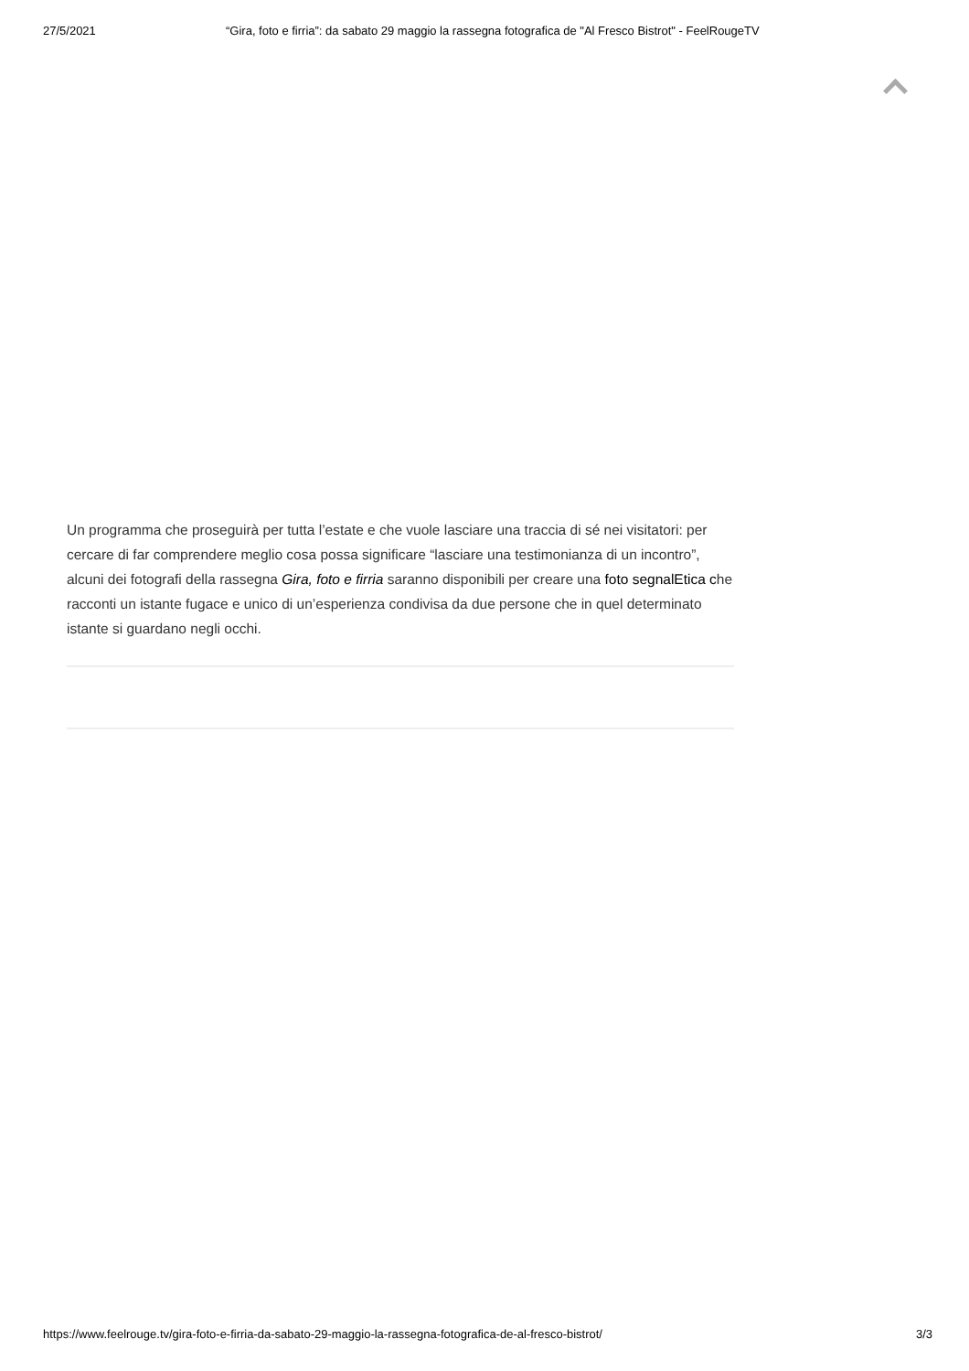27/5/2021 “Gira, foto e firria”: da sabato 29 maggio la rassegna fotografica de "Al Fresco Bistrot" - FeelRougeTV
Un programma che proseguirà per tutta l’estate e che vuole lasciare una traccia di sé nei visitatori: per cercare di far comprendere meglio cosa possa significare “lasciare una testimonianza di un incontro”, alcuni dei fotografi della rassegna Gira, foto e firria saranno disponibili per creare una foto segnalEtica che racconti un istante fugace e unico di un’esperienza condivisa da due persone che in quel determinato istante si guardano negli occhi.
https://www.feelrouge.tv/gira-foto-e-firria-da-sabato-29-maggio-la-rassegna-fotografica-de-al-fresco-bistrot/ 3/3